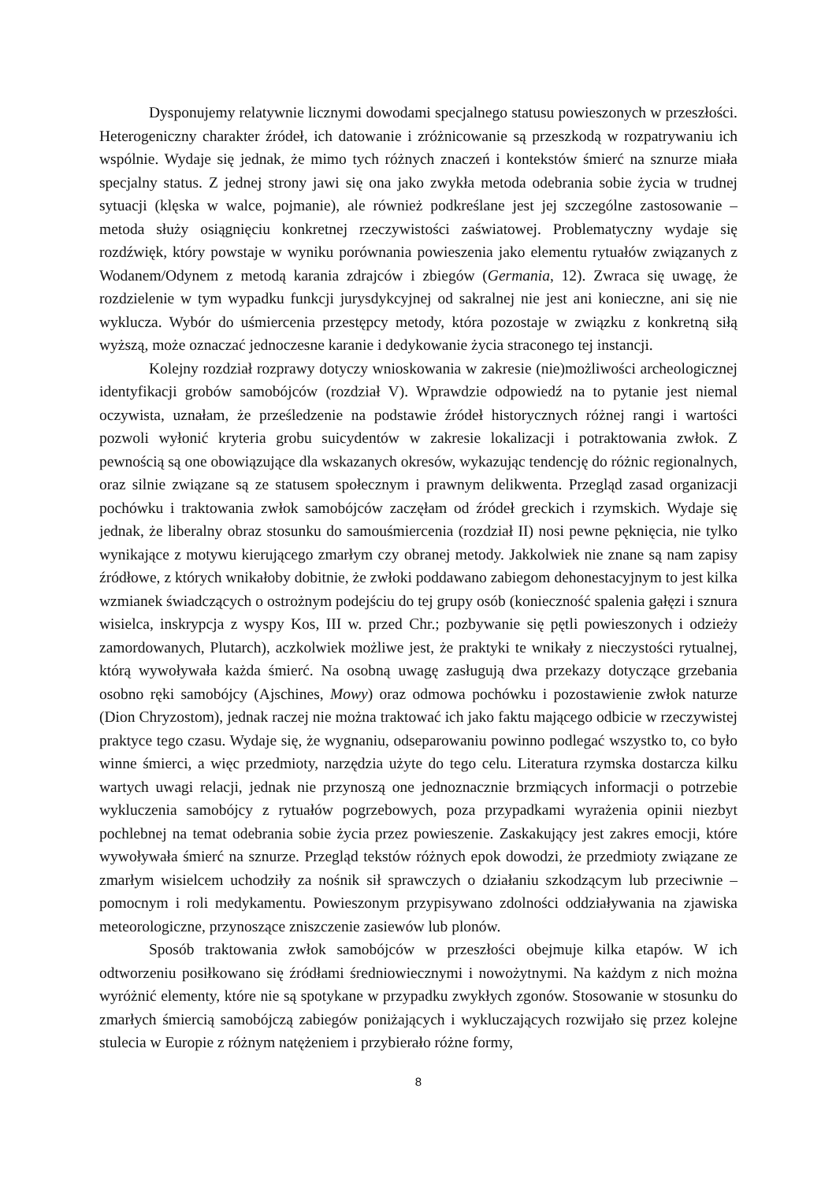Dysponujemy relatywnie licznymi dowodami specjalnego statusu powieszonych w przeszłości. Heterogeniczny charakter źródeł, ich datowanie i zróżnicowanie są przeszkodą w rozpatrywaniu ich wspólnie. Wydaje się jednak, że mimo tych różnych znaczeń i kontekstów śmierć na sznurze miała specjalny status. Z jednej strony jawi się ona jako zwykła metoda odebrania sobie życia w trudnej sytuacji (klęska w walce, pojmanie), ale również podkreślane jest jej szczególne zastosowanie – metoda służy osiągnięciu konkretnej rzeczywistości zaświatowej. Problematyczny wydaje się rozdźwięk, który powstaje w wyniku porównania powieszenia jako elementu rytuałów związanych z Wodanem/Odynem z metodą karania zdrajców i zbiegów (Germania, 12). Zwraca się uwagę, że rozdzielenie w tym wypadku funkcji jurysdykcyjnej od sakralnej nie jest ani konieczne, ani się nie wyklucza. Wybór do uśmiercenia przestępcy metody, która pozostaje w związku z konkretną siłą wyższą, może oznaczać jednoczesne karanie i dedykowanie życia straconego tej instancji.
Kolejny rozdział rozprawy dotyczy wnioskowania w zakresie (nie)możliwości archeologicznej identyfikacji grobów samobójców (rozdział V). Wprawdzie odpowiedź na to pytanie jest niemal oczywista, uznałam, że prześledzenie na podstawie źródeł historycznych różnej rangi i wartości pozwoli wyłonić kryteria grobu suicydentów w zakresie lokalizacji i potraktowania zwłok. Z pewnością są one obowiązujące dla wskazanych okresów, wykazując tendencję do różnic regionalnych, oraz silnie związane są ze statusem społecznym i prawnym delikwenta. Przegląd zasad organizacji pochówku i traktowania zwłok samobójców zaczęłam od źródeł greckich i rzymskich. Wydaje się jednak, że liberalny obraz stosunku do samouśmiercenia (rozdział II) nosi pewne pęknięcia, nie tylko wynikające z motywu kierującego zmarłym czy obranej metody. Jakkolwiek nie znane są nam zapisy źródłowe, z których wnikałoby dobitnie, że zwłoki poddawano zabiegom dehonestacyjnym to jest kilka wzmianek świadczących o ostrożnym podejściu do tej grupy osób (konieczność spalenia gałęzi i sznura wisielca, inskrypcja z wyspy Kos, III w. przed Chr.; pozbywanie się pętli powieszonych i odzieży zamordowanych, Plutarch), aczkolwiek możliwe jest, że praktyki te wnikały z nieczystości rytualnej, którą wywoływała każda śmierć. Na osobną uwagę zasługują dwa przekazy dotyczące grzebania osobno ręki samobójcy (Ajschines, Mowy) oraz odmowa pochówku i pozostawienie zwłok naturze (Dion Chryzostom), jednak raczej nie można traktować ich jako faktu mającego odbicie w rzeczywistej praktyce tego czasu. Wydaje się, że wygnaniu, odseparowaniu powinno podlegać wszystko to, co było winne śmierci, a więc przedmioty, narzędzia użyte do tego celu. Literatura rzymska dostarcza kilku wartych uwagi relacji, jednak nie przynoszą one jednoznacznie brzmiących informacji o potrzebie wykluczenia samobójcy z rytuałów pogrzebowych, poza przypadkami wyrażenia opinii niezbyt pochlebnej na temat odebrania sobie życia przez powieszenie. Zaskakujący jest zakres emocji, które wywoływała śmierć na sznurze. Przegląd tekstów różnych epok dowodzi, że przedmioty związane ze zmarłym wisielcem uchodziły za nośnik sił sprawczych o działaniu szkodzącym lub przeciwnie – pomocnym i roli medykamentu. Powieszonym przypisywano zdolności oddziaływania na zjawiska meteorologiczne, przynoszące zniszczenie zasiewów lub plonów.
Sposób traktowania zwłok samobójców w przeszłości obejmuje kilka etapów. W ich odtworzeniu posiłkowano się źródłami średniowiecznymi i nowożytnymi. Na każdym z nich można wyróżnić elementy, które nie są spotykane w przypadku zwykłych zgonów. Stosowanie w stosunku do zmarłych śmiercią samobójczą zabiegów poniżających i wykluczających rozwijało się przez kolejne stulecia w Europie z różnym natężeniem i przybierało różne formy,
8